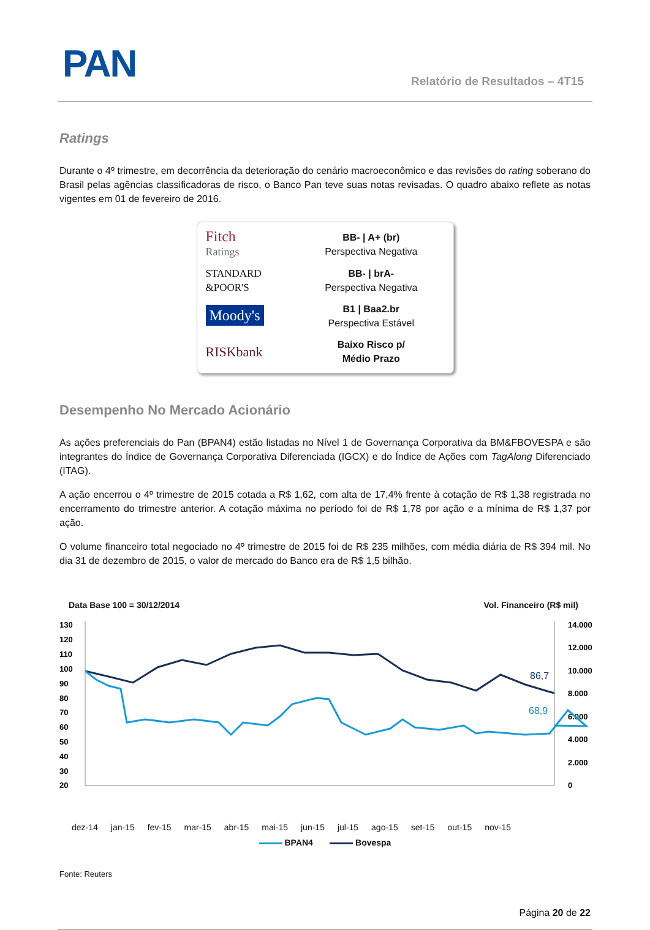PAN Relatório de Resultados – 4T15
Ratings
Durante o 4º trimestre, em decorrência da deterioração do cenário macroeconômico e das revisões do rating soberano do Brasil pelas agências classificadoras de risco, o Banco Pan teve suas notas revisadas. O quadro abaixo reflete as notas vigentes em 01 de fevereiro de 2016.
| Fitch Ratings | BB- / A+ (br) Perspectiva Negativa |
| STANDARD &POOR'S | BB- / brA- Perspectiva Negativa |
| Moody's | B1 / Baa2.br Perspectiva Estável |
| RISKbank | Baixo Risco p/ Médio Prazo |
Desempenho No Mercado Acionário
As ações preferenciais do Pan (BPAN4) estão listadas no Nível 1 de Governança Corporativa da BM&FBOVESPA e são integrantes do Índice de Governança Corporativa Diferenciada (IGCX) e do Índice de Ações com TagAlong Diferenciado (ITAG).
A ação encerrou o 4º trimestre de 2015 cotada a R$ 1,62, com alta de 17,4% frente à cotação de R$ 1,38 registrada no encerramento do trimestre anterior. A cotação máxima no período foi de R$ 1,78 por ação e a mínima de R$ 1,37 por ação.
O volume financeiro total negociado no 4º trimestre de 2015 foi de R$ 235 milhões, com média diária de R$ 394 mil. No dia 31 de dezembro de 2015, o valor de mercado do Banco era de R$ 1,5 bilhão.
Data Base 100 = 30/12/2014 Vol. Financeiro (R$ mil)
130
120
110
100
90
80
70
60
50
40
30
20
14.000
12.000
10.000
8.000
6.000
4.000
2.000
0
86,7
68,9
dez-14 jan-15 fev-15 mar-15 abr-15 mai-15 jun-15 jul-15 ago-15 set-15 out-15 nov-15
BPAN4 Bovespa
Fonte: Reuters
Página 20 de 22